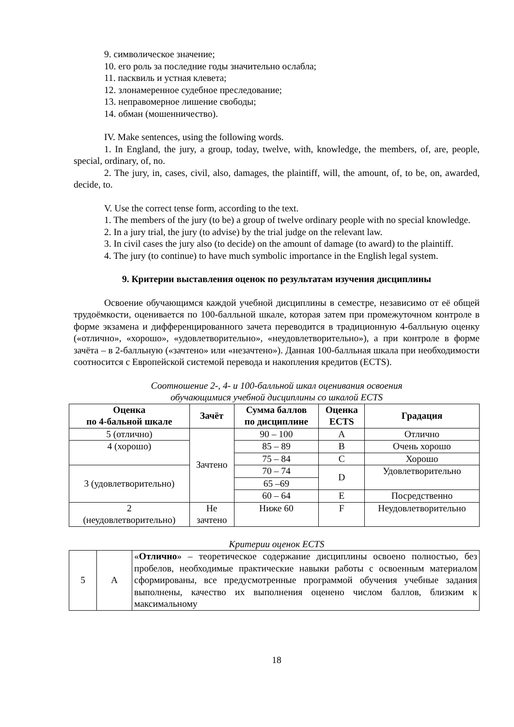9. символическое значение;
10. его роль за последние годы значительно ослабла;
11. пасквиль и устная клевета;
12. злонамеренное судебное преследование;
13. неправомерное лишение свободы;
14. обман (мошенничество).
IV. Make sentences, using the following words.
1. In England, the jury, a group, today, twelve, with, knowledge, the members, of, are, people, special, ordinary, of, no.
2. The jury, in, cases, civil, also, damages, the plaintiff, will, the amount, of, to be, on, awarded, decide, to.
V. Use the correct tense form, according to the text.
1. The members of the jury (to be) a group of twelve ordinary people with no special knowledge.
2. In a jury trial, the jury (to advise) by the trial judge on the relevant law.
3. In civil cases the jury also (to decide) on the amount of damage (to award) to the plaintiff.
4. The jury (to continue) to have much symbolic importance in the English legal system.
9. Критерии выставления оценок по результатам изучения дисциплины
Освоение обучающимся каждой учебной дисциплины в семестре, независимо от её общей трудоёмкости, оценивается по 100-балльной шкале, которая затем при промежуточном контроле в форме экзамена и дифференцированного зачета переводится в традиционную 4-балльную оценку («отлично», «хорошо», «удовлетворительно», «неудовлетворительно»), а при контроле в форме зачёта – в 2-балльную («зачтено» или «незачтено»). Данная 100-балльная шкала при необходимости соотносится с Европейской системой перевода и накопления кредитов (ECTS).
Соотношение 2-, 4- и 100-балльной шкал оценивания освоения
обучающимися учебной дисциплины со шкалой ECTS
| Оценка по 4-бальной шкале | Зачёт | Сумма баллов по дисциплине | Оценка ECTS | Градация |
| --- | --- | --- | --- | --- |
| 5 (отлично) | Зачтено | 90 – 100 | A | Отлично |
| 4 (хорошо) | | 85 – 89 | B | Очень хорошо |
| | | 75 – 84 | C | Хорошо |
| 3 (удовлетворительно) | | 70 – 74 | D | Удовлетворительно |
| | | 65 –69 | | |
| | | 60 – 64 | E | Посредственно |
| 2 (неудовлетворительно) | Не зачтено | Ниже 60 | F | Неудовлетворительно |
Критерии оценок ECTS
| 5 | A | « Отлично » – теоретическое содержание дисциплины освоено полностью, без пробелов, необходимые практические навыки работы с освоенным материалом сформированы, все предусмотренные программой обучения учебные задания выполнены, качество их выполнения оценено числом баллов, близким к максимальному |
18